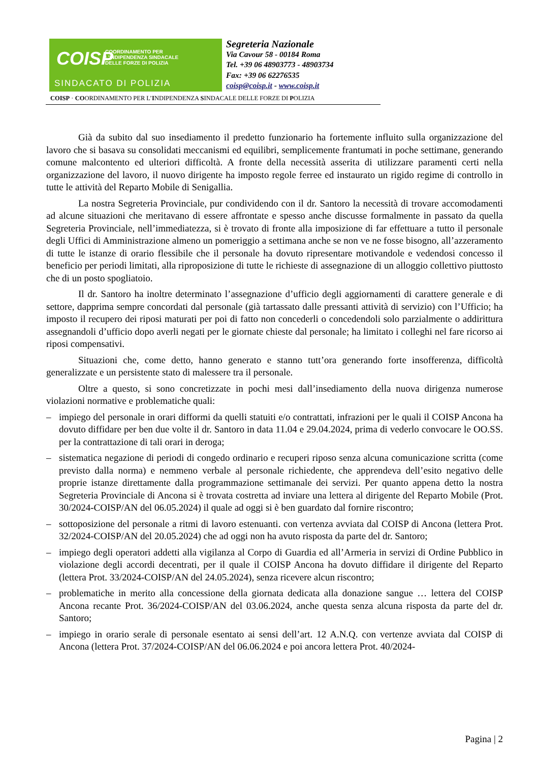COISP
COORDINAMENTO PER
L'INDIPENDENZA SINDACALE
DELLE FORZE DI POLIZIA
SINDACATO DI POLIZIA
Segreteria Nazionale
Via Cavour 58 - 00184 Roma
Tel. +39 06 48903773 - 48903734
Fax: +39 06 62276535
coisp@coisp.it - www.coisp.it
COISP · COORDINAMENTO PER L’INDIPENDENZA SINDACALE DELLE FORZE DI POLIZIA
Già da subito dal suo insediamento il predetto funzionario ha fortemente influito sulla organizzazione del lavoro che si basava su consolidati meccanismi ed equilibri, semplicemente frantumati in poche settimane, generando comune malcontento ed ulteriori difficoltà. A fronte della necessità asserita di utilizzare paramenti certi nella organizzazione del lavoro, il nuovo dirigente ha imposto regole ferree ed instaurato un rigido regime di controllo in tutte le attività del Reparto Mobile di Senigallia.
La nostra Segreteria Provinciale, pur condividendo con il dr. Santoro la necessità di trovare accomodamenti ad alcune situazioni che meritavano di essere affrontate e spesso anche discusse formalmente in passato da quella Segreteria Provinciale, nell’immediatezza, si è trovato di fronte alla imposizione di far effettuare a tutto il personale degli Uffici di Amministrazione almeno un pomeriggio a settimana anche se non ve ne fosse bisogno, all’azzeramento di tutte le istanze di orario flessibile che il personale ha dovuto ripresentare motivandole e vedendosi concesso il beneficio per periodi limitati, alla riproposizione di tutte le richieste di assegnazione di un alloggio collettivo piuttosto che di un posto spogliatoio.
Il dr. Santoro ha inoltre determinato l’assegnazione d’ufficio degli aggiornamenti di carattere generale e di settore, dapprima sempre concordati dal personale (già tartassato dalle pressanti attività di servizio) con l’Ufficio; ha imposto il recupero dei riposi maturati per poi di fatto non concederli o concedendoli solo parzialmente o addirittura assegnandoli d’ufficio dopo averli negati per le giornate chieste dal personale; ha limitato i colleghi nel fare ricorso ai riposi compensativi.
Situazioni che, come detto, hanno generato e stanno tutt’ora generando forte insofferenza, difficoltà generalizzate e un persistente stato di malessere tra il personale.
Oltre a questo, si sono concretizzate in pochi mesi dall’insediamento della nuova dirigenza numerose violazioni normative e problematiche quali:
– impiego del personale in orari difformi da quelli statuiti e/o contrattati, infrazioni per le quali il COISP Ancona ha dovuto diffidare per ben due volte il dr. Santoro in data 11.04 e 29.04.2024, prima di vederlo convocare le OO.SS. per la contrattazione di tali orari in deroga;
– sistematica negazione di periodi di congedo ordinario e recuperi riposo senza alcuna comunicazione scritta (come previsto dalla norma) e nemmeno verbale al personale richiedente, che apprendeva dell’esito negativo delle proprie istanze direttamente dalla programmazione settimanale dei servizi. Per quanto appena detto la nostra Segreteria Provinciale di Ancona si è trovata costretta ad inviare una lettera al dirigente del Reparto Mobile (Prot. 30/2024-COISP/AN del 06.05.2024) il quale ad oggi si è ben guardato dal fornire riscontro;
– sottoposizione del personale a ritmi di lavoro estenuanti. con vertenza avviata dal COISP di Ancona (lettera Prot. 32/2024-COISP/AN del 20.05.2024) che ad oggi non ha avuto risposta da parte del dr. Santoro;
– impiego degli operatori addetti alla vigilanza al Corpo di Guardia ed all’Armeria in servizi di Ordine Pubblico in violazione degli accordi decentrati, per il quale il COISP Ancona ha dovuto diffidare il dirigente del Reparto (lettera Prot. 33/2024-COISP/AN del 24.05.2024), senza ricevere alcun riscontro;
– problematiche in merito alla concessione della giornata dedicata alla donazione sangue … lettera del COISP Ancona recante Prot. 36/2024-COISP/AN del 03.06.2024, anche questa senza alcuna risposta da parte del dr. Santoro;
– impiego in orario serale di personale esentato ai sensi dell’art. 12 A.N.Q. con vertenze avviata dal COISP di Ancona (lettera Prot. 37/2024-COISP/AN del 06.06.2024 e poi ancora lettera Prot. 40/2024-
Pagina | 2